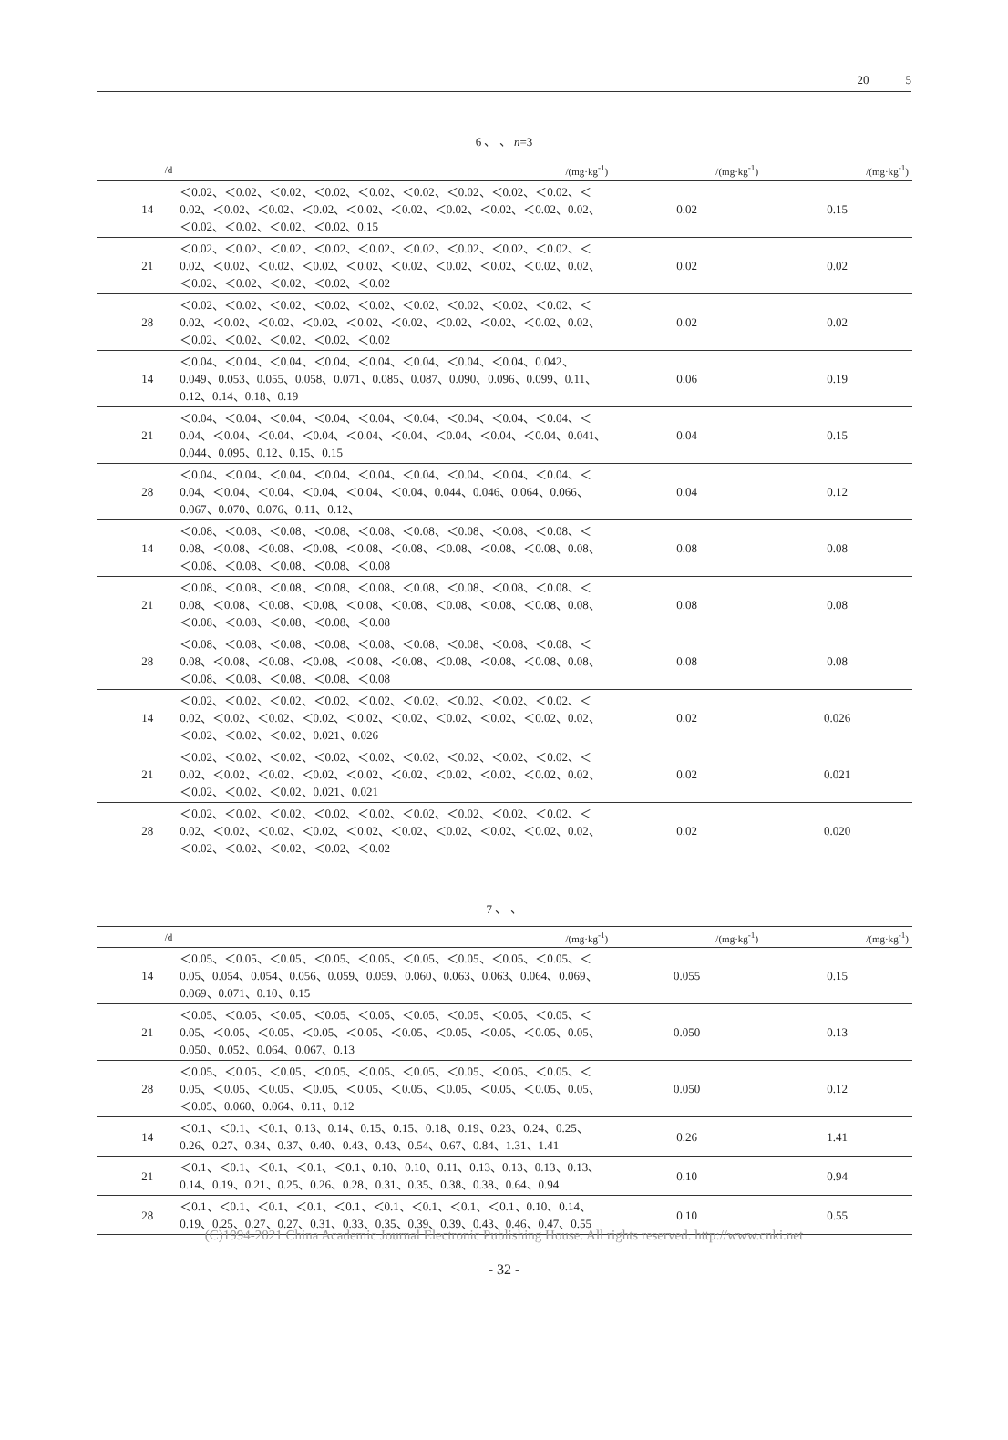20 5
6 、 、 n=3
| | /d | /(mg·kg<sup>-1</sup>) | /(mg·kg<sup>-1</sup>) | /(mg·kg<sup>-1</sup>) |
| --- | --- | --- | --- | --- |
| | 14 | ＜0.02、＜0.02、＜0.02、＜0.02、＜0.02、＜0.02、＜0.02、＜0.02、＜0.02、＜0.02、＜0.02、＜0.02、＜0.02、＜0.02、＜0.02、＜0.02、＜0.02、＜0.02、0.02、＜0.02、＜0.02、＜0.02、＜0.02、0.15 | 0.02 | 0.15 |
| | 21 | ＜0.02、＜0.02、＜0.02、＜0.02、＜0.02、＜0.02、＜0.02、＜0.02、＜0.02、＜0.02、＜0.02、＜0.02、＜0.02、＜0.02、＜0.02、＜0.02、＜0.02、＜0.02、0.02、＜0.02、＜0.02、＜0.02、＜0.02、＜0.02 | 0.02 | 0.02 |
| | 28 | ＜0.02、＜0.02、＜0.02、＜0.02、＜0.02、＜0.02、＜0.02、＜0.02、＜0.02、＜0.02、＜0.02、＜0.02、＜0.02、＜0.02、＜0.02、＜0.02、＜0.02、＜0.02、0.02、＜0.02、＜0.02、＜0.02、＜0.02、＜0.02 | 0.02 | 0.02 |
| | 14 | ＜0.04、＜0.04、＜0.04、＜0.04、＜0.04、＜0.04、＜0.04、＜0.04、0.042、0.049、0.053、0.055、0.058、0.071、0.085、0.087、0.090、0.096、0.099、0.11、0.12、0.14、0.18、0.19 | 0.06 | 0.19 |
| | 21 | ＜0.04、＜0.04、＜0.04、＜0.04、＜0.04、＜0.04、＜0.04、＜0.04、＜0.04、＜0.04、＜0.04、＜0.04、＜0.04、＜0.04、＜0.04、＜0.04、＜0.04、＜0.04、0.041、0.044、0.095、0.12、0.15、0.15 | 0.04 | 0.15 |
| | 28 | ＜0.04、＜0.04、＜0.04、＜0.04、＜0.04、＜0.04、＜0.04、＜0.04、＜0.04、＜0.04、＜0.04、＜0.04、＜0.04、＜0.04、＜0.04、0.044、0.046、0.064、0.066、0.067、0.070、0.076、0.11、0.12、 | 0.04 | 0.12 |
| | 14 | ＜0.08、＜0.08、＜0.08、＜0.08、＜0.08、＜0.08、＜0.08、＜0.08、＜0.08、＜0.08、＜0.08、＜0.08、＜0.08、＜0.08、＜0.08、＜0.08、＜0.08、＜0.08、0.08、＜0.08、＜0.08、＜0.08、＜0.08、＜0.08 | 0.08 | 0.08 |
| | 21 | ＜0.08、＜0.08、＜0.08、＜0.08、＜0.08、＜0.08、＜0.08、＜0.08、＜0.08、＜0.08、＜0.08、＜0.08、＜0.08、＜0.08、＜0.08、＜0.08、＜0.08、＜0.08、0.08、＜0.08、＜0.08、＜0.08、＜0.08、＜0.08 | 0.08 | 0.08 |
| | 28 | ＜0.08、＜0.08、＜0.08、＜0.08、＜0.08、＜0.08、＜0.08、＜0.08、＜0.08、＜0.08、＜0.08、＜0.08、＜0.08、＜0.08、＜0.08、＜0.08、＜0.08、＜0.08、0.08、＜0.08、＜0.08、＜0.08、＜0.08、＜0.08 | 0.08 | 0.08 |
| | 14 | ＜0.02、＜0.02、＜0.02、＜0.02、＜0.02、＜0.02、＜0.02、＜0.02、＜0.02、＜0.02、＜0.02、＜0.02、＜0.02、＜0.02、＜0.02、＜0.02、＜0.02、＜0.02、0.02、＜0.02、＜0.02、＜0.02、0.021、0.026 | 0.02 | 0.026 |
| | 21 | ＜0.02、＜0.02、＜0.02、＜0.02、＜0.02、＜0.02、＜0.02、＜0.02、＜0.02、＜0.02、＜0.02、＜0.02、＜0.02、＜0.02、＜0.02、＜0.02、＜0.02、＜0.02、0.02、＜0.02、＜0.02、＜0.02、0.021、0.021 | 0.02 | 0.021 |
| | 28 | ＜0.02、＜0.02、＜0.02、＜0.02、＜0.02、＜0.02、＜0.02、＜0.02、＜0.02、＜0.02、＜0.02、＜0.02、＜0.02、＜0.02、＜0.02、＜0.02、＜0.02、＜0.02、0.02、＜0.02、＜0.02、＜0.02、＜0.02、＜0.02 | 0.02 | 0.020 |
7 、 、
| | /d | /(mg·kg<sup>-1</sup>) | /(mg·kg<sup>-1</sup>) | /(mg·kg<sup>-1</sup>) |
| --- | --- | --- | --- | --- |
| | 14 | ＜0.05、＜0.05、＜0.05、＜0.05、＜0.05、＜0.05、＜0.05、＜0.05、＜0.05、＜0.05、0.054、0.054、0.056、0.059、0.059、0.060、0.063、0.063、0.064、0.069、0.069、0.071、0.10、0.15 | 0.055 | 0.15 |
| | 21 | ＜0.05、＜0.05、＜0.05、＜0.05、＜0.05、＜0.05、＜0.05、＜0.05、＜0.05、＜0.05、＜0.05、＜0.05、＜0.05、＜0.05、＜0.05、＜0.05、＜0.05、＜0.05、0.05、0.050、0.052、0.064、0.067、0.13 | 0.050 | 0.13 |
| | 28 | ＜0.05、＜0.05、＜0.05、＜0.05、＜0.05、＜0.05、＜0.05、＜0.05、＜0.05、＜0.05、＜0.05、＜0.05、＜0.05、＜0.05、＜0.05、＜0.05、＜0.05、＜0.05、0.05、＜0.05、0.060、0.064、0.11、0.12 | 0.050 | 0.12 |
| | 14 | ＜0.1、＜0.1、＜0.1、0.13、0.14、0.15、0.15、0.18、0.19、0.23、0.24、0.25、0.26、0.27、0.34、0.37、0.40、0.43、0.43、0.54、0.67、0.84、1.31、1.41 | 0.26 | 1.41 |
| | 21 | ＜0.1、＜0.1、＜0.1、＜0.1、＜0.1、0.10、0.10、0.11、0.13、0.13、0.13、0.13、0.14、0.19、0.21、0.25、0.26、0.28、0.31、0.35、0.38、0.38、0.64、0.94 | 0.10 | 0.94 |
| | 28 | ＜0.1、＜0.1、＜0.1、＜0.1、＜0.1、＜0.1、＜0.1、＜0.1、＜0.1、0.10、0.14、0.19、0.25、0.27、0.27、0.31、0.33、0.35、0.39、0.39、0.43、0.46、0.47、0.55 | 0.10 | 0.55 |
(C)1994-2021 China Academic Journal Electronic Publishing House. All rights reserved. http://www.cnki.net
- 32 -